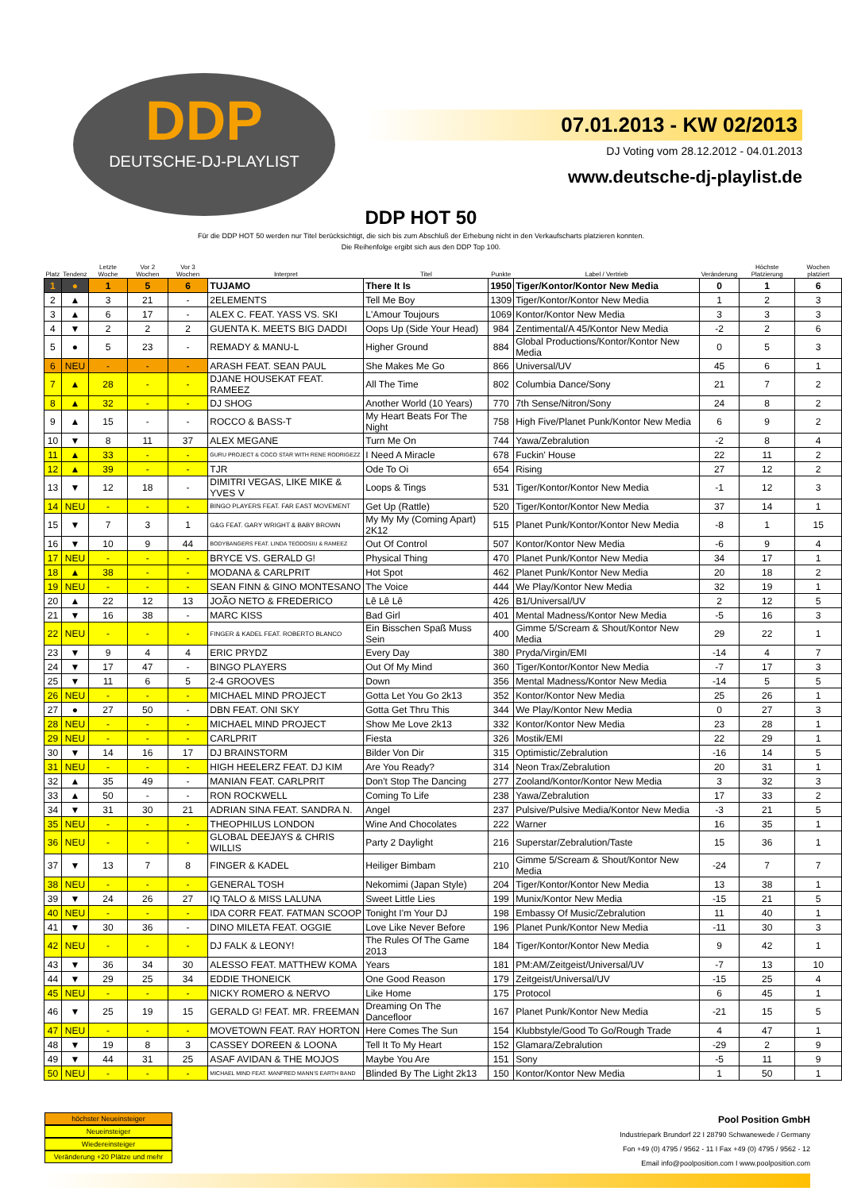DDP
DEUTSCHE-DJ-PLAYLIST
07.01.2013 - KW 02/2013
DJ Voting vom 28.12.2012 - 04.01.2013
www.deutsche-dj-playlist.de
DDP HOT 50
Für die DDP HOT 50 werden nur Titel berücksichtigt, die sich bis zum Abschluß der Erhebung nicht in den Verkaufscharts platzieren konnten.
Die Reihenfolge ergibt sich aus den DDP Top 100.
| Platz | Tendenz | Letzte Woche | Vor 2 Wochen | Vor 3 Wochen | Interpret | Titel | Punkte | Label / Vertrieb | Veränderung | Höchste Platzierung | Wochen platziert |
| --- | --- | --- | --- | --- | --- | --- | --- | --- | --- | --- | --- |
| 1 | ● | 1 | 5 | 6 | TUJAMO | There It Is | 1950 | Tiger/Kontor/Kontor New Media | 0 | 1 | 6 |
| 2 | ▲ | 3 | 21 | - | 2ELEMENTS | Tell Me Boy | 1309 | Tiger/Kontor/Kontor New Media | 1 | 2 | 3 |
| 3 | ▲ | 6 | 17 | - | ALEX C. FEAT. YASS VS. SKI | L'Amour Toujours | 1069 | Kontor/Kontor New Media | 3 | 3 | 3 |
| 4 | ▼ | 2 | 2 | 2 | GUENTA K. MEETS BIG DADDI | Oops Up (Side Your Head) | 984 | Zentimental/A 45/Kontor New Media | -2 | 2 | 6 |
| 5 | ● | 5 | 23 | - | REMADY & MANU-L | Higher Ground | 884 | Global Productions/Kontor/Kontor New Media | 0 | 5 | 3 |
| 6 | NEU | - | - | - | ARASH FEAT. SEAN PAUL | She Makes Me Go | 866 | Universal/UV | 45 | 6 | 1 |
| 7 | ▲ | 28 | - | - | DJANE HOUSEKAT FEAT. RAMEEZ | All The Time | 802 | Columbia Dance/Sony | 21 | 7 | 2 |
| 8 | ▲ | 32 | - | - | DJ SHOG | Another World (10 Years) | 770 | 7th Sense/Nitron/Sony | 24 | 8 | 2 |
| 9 | ▲ | 15 | - | - | ROCCO & BASS-T | My Heart Beats For The Night | 758 | High Five/Planet Punk/Kontor New Media | 6 | 9 | 2 |
| 10 | ▼ | 8 | 11 | 37 | ALEX MEGANE | Turn Me On | 744 | Yawa/Zebralution | -2 | 8 | 4 |
| 11 | ▲ | 33 | - | - | GURU PROJECT & COCO STAR WITH RENE RODRIGEZZ | I Need A Miracle | 678 | Fuckin' House | 22 | 11 | 2 |
| 12 | ▲ | 39 | - | - | TJR | Ode To Oi | 654 | Rising | 27 | 12 | 2 |
| 13 | ▼ | 12 | 18 | - | DIMITRI VEGAS, LIKE MIKE & YVES V | Loops & Tings | 531 | Tiger/Kontor/Kontor New Media | -1 | 12 | 3 |
| 14 | NEU | - | - | - | BINGO PLAYERS FEAT. FAR EAST MOVEMENT | Get Up (Rattle) | 520 | Tiger/Kontor/Kontor New Media | 37 | 14 | 1 |
| 15 | ▼ | 7 | 3 | 1 | G&G FEAT. GARY WRIGHT & BABY BROWN | My My My (Coming Apart) 2K12 | 515 | Planet Punk/Kontor/Kontor New Media | -8 | 1 | 15 |
| 16 | ▼ | 10 | 9 | 44 | BODYBANGERS FEAT. LINDA TEODOSIU & RAMEEZ | Out Of Control | 507 | Kontor/Kontor New Media | -6 | 9 | 4 |
| 17 | NEU | - | - | - | BRYCE VS. GERALD G! | Physical Thing | 470 | Planet Punk/Kontor New Media | 34 | 17 | 1 |
| 18 | ▲ | 38 | - | - | MODANA & CARLPRIT | Hot Spot | 462 | Planet Punk/Kontor New Media | 20 | 18 | 2 |
| 19 | NEU | - | - | - | SEAN FINN & GINO MONTESANO | The Voice | 444 | We Play/Kontor New Media | 32 | 19 | 1 |
| 20 | ▲ | 22 | 12 | 13 | JOÃO NETO & FREDERICO | Lê Lê Lê | 426 | B1/Universal/UV | 2 | 12 | 5 |
| 21 | ▼ | 16 | 38 | - | MARC KISS | Bad Girl | 401 | Mental Madness/Kontor New Media | -5 | 16 | 3 |
| 22 | NEU | - | - | - | FINGER & KADEL FEAT. ROBERTO BLANCO | Ein Bisschen Spaß Muss Sein | 400 | Gimme 5/Scream & Shout/Kontor New Media | 29 | 22 | 1 |
| 23 | ▼ | 9 | 4 | 4 | ERIC PRYDZ | Every Day | 380 | Pryda/Virgin/EMI | -14 | 4 | 7 |
| 24 | ▼ | 17 | 47 | - | BINGO PLAYERS | Out Of My Mind | 360 | Tiger/Kontor/Kontor New Media | -7 | 17 | 3 |
| 25 | ▼ | 11 | 6 | 5 | 2-4 GROOVES | Down | 356 | Mental Madness/Kontor New Media | -14 | 5 | 5 |
| 26 | NEU | - | - | - | MICHAEL MIND PROJECT | Gotta Let You Go 2k13 | 352 | Kontor/Kontor New Media | 25 | 26 | 1 |
| 27 | ● | 27 | 50 | - | DBN FEAT. ONI SKY | Gotta Get Thru This | 344 | We Play/Kontor New Media | 0 | 27 | 3 |
| 28 | NEU | - | - | - | MICHAEL MIND PROJECT | Show Me Love 2k13 | 332 | Kontor/Kontor New Media | 23 | 28 | 1 |
| 29 | NEU | - | - | - | CARLPRIT | Fiesta | 326 | Mostik/EMI | 22 | 29 | 1 |
| 30 | ▼ | 14 | 16 | 17 | DJ BRAINSTORM | Bilder Von Dir | 315 | Optimistic/Zebralution | -16 | 14 | 5 |
| 31 | NEU | - | - | - | HIGH HEELERZ FEAT. DJ KIM | Are You Ready? | 314 | Neon Trax/Zebralution | 20 | 31 | 1 |
| 32 | ▲ | 35 | 49 | - | MANIAN FEAT. CARLPRIT | Don't Stop The Dancing | 277 | Zooland/Kontor/Kontor New Media | 3 | 32 | 3 |
| 33 | ▲ | 50 | - | - | RON ROCKWELL | Coming To Life | 238 | Yawa/Zebralution | 17 | 33 | 2 |
| 34 | ▼ | 31 | 30 | 21 | ADRIAN SINA FEAT. SANDRA N. | Angel | 237 | Pulsive/Pulsive Media/Kontor New Media | -3 | 21 | 5 |
| 35 | NEU | - | - | - | THEOPHILUS LONDON | Wine And Chocolates | 222 | Warner | 16 | 35 | 1 |
| 36 | NEU | - | - | - | GLOBAL DEEJAYS & CHRIS WILLIS | Party 2 Daylight | 216 | Superstar/Zebralution/Taste | 15 | 36 | 1 |
| 37 | ▼ | 13 | 7 | 8 | FINGER & KADEL | Heiliger Bimbam | 210 | Gimme 5/Scream & Shout/Kontor New Media | -24 | 7 | 7 |
| 38 | NEU | - | - | - | GENERAL TOSH | Nekomimi (Japan Style) | 204 | Tiger/Kontor/Kontor New Media | 13 | 38 | 1 |
| 39 | ▼ | 24 | 26 | 27 | IQ TALO & MISS LALUNA | Sweet Little Lies | 199 | Munix/Kontor New Media | -15 | 21 | 5 |
| 40 | NEU | - | - | - | IDA CORR FEAT. FATMAN SCOOP | Tonight I'm Your DJ | 198 | Embassy Of Music/Zebralution | 11 | 40 | 1 |
| 41 | ▼ | 30 | 36 | - | DINO MILETA FEAT. OGGIE | Love Like Never Before | 196 | Planet Punk/Kontor New Media | -11 | 30 | 3 |
| 42 | NEU | - | - | - | DJ FALK & LEONY! | The Rules Of The Game 2013 | 184 | Tiger/Kontor/Kontor New Media | 9 | 42 | 1 |
| 43 | ▼ | 36 | 34 | 30 | ALESSO FEAT. MATTHEW KOMA | Years | 181 | PM:AM/Zeitgeist/Universal/UV | -7 | 13 | 10 |
| 44 | ▼ | 29 | 25 | 34 | EDDIE THONEICK | One Good Reason | 179 | Zeitgeist/Universal/UV | -15 | 25 | 4 |
| 45 | NEU | - | - | - | NICKY ROMERO & NERVO | Like Home | 175 | Protocol | 6 | 45 | 1 |
| 46 | ▼ | 25 | 19 | 15 | GERALD G! FEAT. MR. FREEMAN | Dreaming On The Dancefloor | 167 | Planet Punk/Kontor New Media | -21 | 15 | 5 |
| 47 | NEU | - | - | - | MOVETOWN FEAT. RAY HORTON | Here Comes The Sun | 154 | Klubbstyle/Good To Go/Rough Trade | 4 | 47 | 1 |
| 48 | ▼ | 19 | 8 | 3 | CASSEY DOREEN & LOONA | Tell It To My Heart | 152 | Glamara/Zebralution | -29 | 2 | 9 |
| 49 | ▼ | 44 | 31 | 25 | ASAF AVIDAN & THE MOJOS | Maybe You Are | 151 | Sony | -5 | 11 | 9 |
| 50 | NEU | - | - | - | MICHAEL MIND FEAT. MANFRED MANN'S EARTH BAND | Blinded By The Light 2k13 | 150 | Kontor/Kontor New Media | 1 | 50 | 1 |
höchster Neueinsteiger
Neueinsteiger
Wiedereinsteiger
Veränderung +20 Plätze und mehr
Pool Position GmbH
Industriepark Brundorf 22 I 28790 Schwanewede / Germany
Fon +49 (0) 4795 / 9562 - 11 I Fax +49 (0) 4795 / 9562 - 12
Email info@poolposition.com I www.poolposition.com